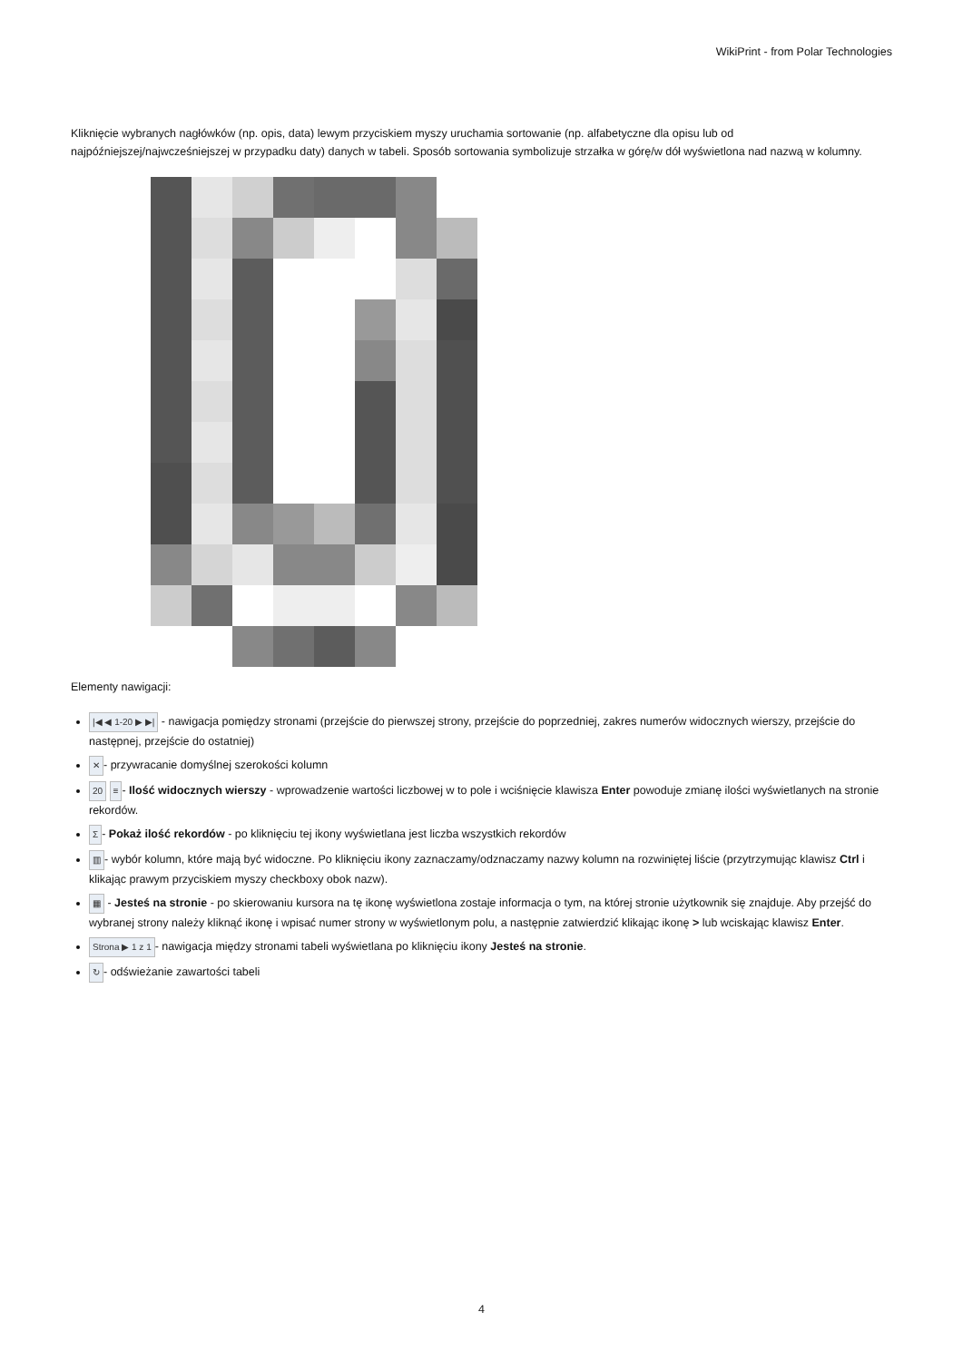WikiPrint - from Polar Technologies
Kliknięcie wybranych nagłówków (np. opis, data) lewym przyciskiem myszy uruchamia sortowanie (np. alfabetyczne dla opisu lub od najpóźniejszej/najwcześniejszej w przypadku daty) danych w tabeli. Sposób sortowania symbolizuje strzałka w górę/w dół wyświetlona nad nazwą w kolumny.
Elementy nawigacji:
|◀ ◀ 1-20 ▶ ▶| - nawigacja pomiędzy stronami (przejście do pierwszej strony, przejście do poprzedniej, zakres numerów widocznych wierszy, przejście do następnej, przejście do ostatniej)
✕ - przywracanie domyślnej szerokości kolumn
20 ≡ - Ilość widocznych wierszy - wprowadzenie wartości liczbowej w to pole i wciśnięcie klawisza Enter powoduje zmianę ilości wyświetlanych na stronie rekordów.
Σ - Pokaż ilość rekordów - po kliknięciu tej ikony wyświetlana jest liczba wszystkich rekordów
▥ - wybór kolumn, które mają być widoczne. Po kliknięciu ikony zaznaczamy/odznaczamy nazwy kolumn na rozwiniętej liście (przytrzymując klawisz Ctrl i klikając prawym przyciskiem myszy checkboxy obok nazw).
▦ - Jesteś na stronie - po skierowaniu kursora na tę ikonę wyświetlona zostaje informacja o tym, na której stronie użytkownik się znajduje. Aby przejść do wybranej strony należy kliknąć ikonę i wpisać numer strony w wyświetlonym polu, a następnie zatwierdzić klikając ikonę > lub wciskając klawisz Enter.
Strona ▶ 1 z 1 - nawigacja między stronami tabeli wyświetlana po kliknięciu ikony Jesteś na stronie.
↻ - odświeżanie zawartości tabeli
4